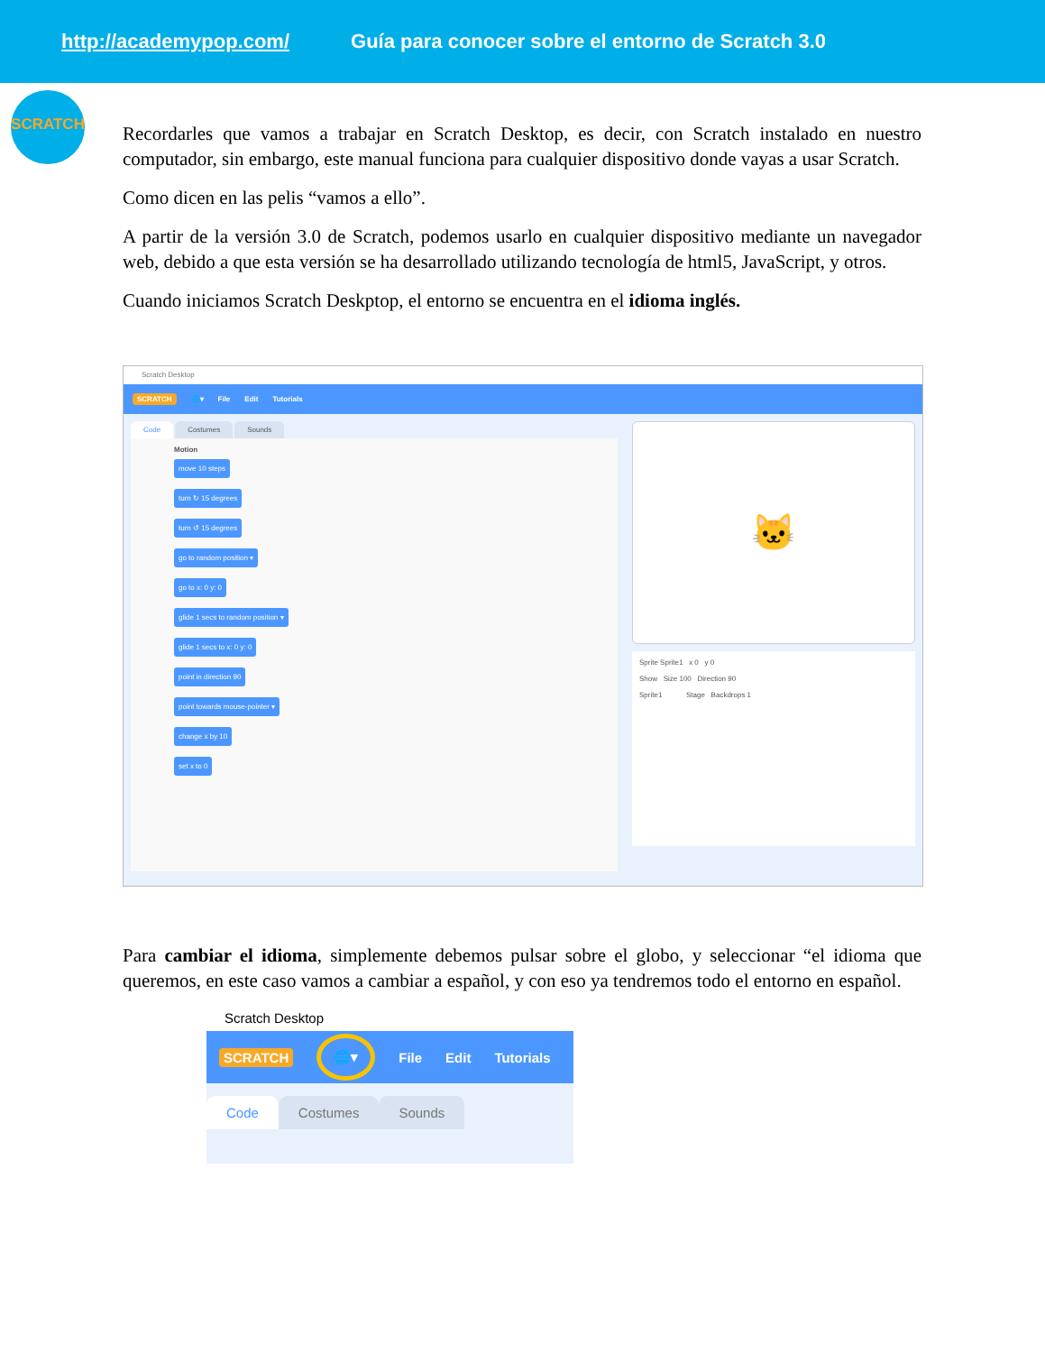http://academypop.com/ Guía para conocer sobre el entorno de Scratch 3.0
SCRATCH
Recordarles que vamos a trabajar en Scratch Desktop, es decir, con Scratch instalado en nuestro computador, sin embargo, este manual funciona para cualquier dispositivo donde vayas a usar Scratch.
Como dicen en las pelis “vamos a ello”.
A partir de la versión 3.0 de Scratch, podemos usarlo en cualquier dispositivo mediante un navegador web, debido a que esta versión se ha desarrollado utilizando tecnología de html5, JavaScript, y otros.
Cuando iniciamos Scratch Deskptop, el entorno se encuentra en el idioma inglés.
Scratch Desktop
SCRATCH 🌐▾ File Edit Tutorials
Code Costumes Sounds
Motion
move 10 steps
turn ↻ 15 degrees
turn ↺ 15 degrees
go to random position ▾
go to x: 0 y: 0
glide 1 secs to random position ▾
glide 1 secs to x: 0 y: 0
point in direction 90
point towards mouse-pointer ▾
change x by 10
set x to 0
🐱
Sprite Sprite1 x 0 y 0
Show Size 100 Direction 90
Sprite1 Stage Backdrops 1
Para cambiar el idioma, simplemente debemos pulsar sobre el globo, y seleccionar “el idioma que queremos, en este caso vamos a cambiar a español, y con eso ya tendremos todo el entorno en español.
Scratch Desktop
SCRATCH 🌐▾ File Edit Tutorials
Code Costumes Sounds